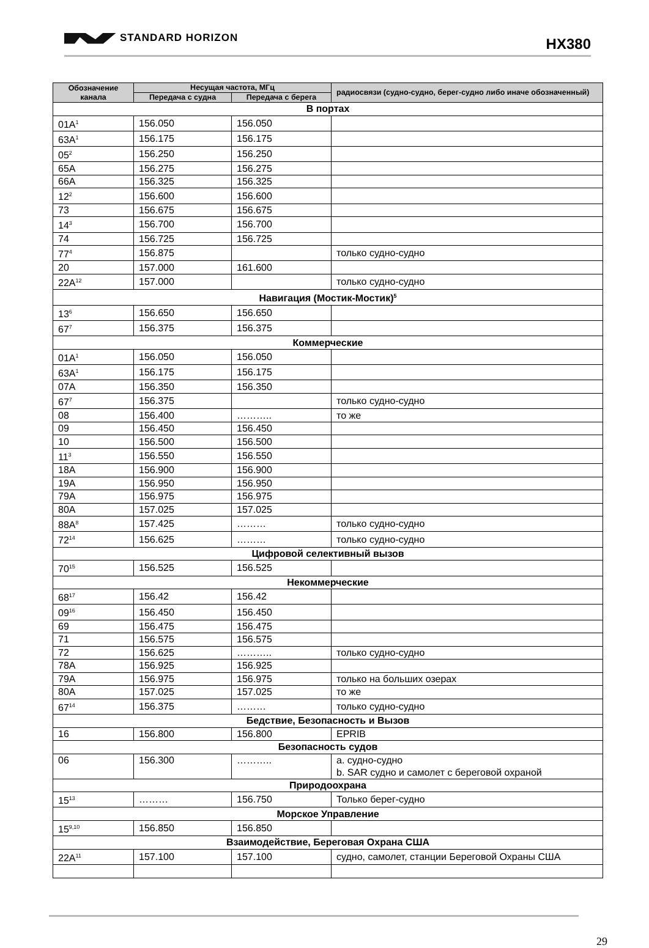STANDARD HORIZON HX380
| Обозначение канала | Несущая частота, МГц | | радиосвязи (судно-судно, берег-судно либо иначе обозначенный) |
| --- | --- | --- | --- |
| | Передача с судна | Передача с берега | |
| В портах | | | |
| 01A<sup>1</sup> | 156.050 | 156.050 | |
| 63A<sup>1</sup> | 156.175 | 156.175 | |
| 05<sup>2</sup> | 156.250 | 156.250 | |
| 65A | 156.275 | 156.275 | |
| 66A | 156.325 | 156.325 | |
| 12<sup>2</sup> | 156.600 | 156.600 | |
| 73 | 156.675 | 156.675 | |
| 14<sup>3</sup> | 156.700 | 156.700 | |
| 74 | 156.725 | 156.725 | |
| 77<sup>4</sup> | 156.875 | | только судно-судно |
| 20 | 157.000 | 161.600 | |
| 22A<sup>12</sup> | 157.000 | | только судно-судно |
| Навигация (Мостик-Мостик)<sup>5</sup> | | | |
| 13<sup>6</sup> | 156.650 | 156.650 | |
| 67<sup>7</sup> | 156.375 | 156.375 | |
| Коммерческие | | | |
| 01A<sup>1</sup> | 156.050 | 156.050 | |
| 63A<sup>1</sup> | 156.175 | 156.175 | |
| 07A | 156.350 | 156.350 | |
| 67<sup>7</sup> | 156.375 | | только судно-судно |
| 08 | 156.400 | ……….. | то же |
| 09 | 156.450 | 156.450 | |
| 10 | 156.500 | 156.500 | |
| 11<sup>3</sup> | 156.550 | 156.550 | |
| 18A | 156.900 | 156.900 | |
| 19A | 156.950 | 156.950 | |
| 79A | 156.975 | 156.975 | |
| 80A | 157.025 | 157.025 | |
| 88A<sup>8</sup> | 157.425 | ……… | только судно-судно |
| 72<sup>14</sup> | 156.625 | ……… | только судно-судно |
| Цифровой селективный вызов | | | |
| 70<sup>15</sup> | 156.525 | 156.525 | |
| Некоммерческие | | | |
| 68<sup>17</sup> | 156.42 | 156.42 | |
| 09<sup>16</sup> | 156.450 | 156.450 | |
| 69 | 156.475 | 156.475 | |
| 71 | 156.575 | 156.575 | |
| 72 | 156.625 | ……….. | только судно-судно |
| 78A | 156.925 | 156.925 | |
| 79A | 156.975 | 156.975 | только на больших озерах |
| 80A | 157.025 | 157.025 | то же |
| 67<sup>14</sup> | 156.375 | ……… | только судно-судно |
| Бедствие, Безопасность и Вызов | | | |
| 16 | 156.800 | 156.800 | EPRIB |
| Безопасность судов | | | |
| 06 | 156.300 | ……….. | a. судно-судно b. SAR судно и самолет с береговой охраной |
| Природоохрана | | | |
| 15<sup>13</sup> | ……… | 156.750 | Только берег-судно |
| Морское Управление | | | |
| 15<sup>9,10</sup> | 156.850 | 156.850 | |
| Взаимодействие, Береговая Охрана США | | | |
| 22A<sup>11</sup> | 157.100 | 157.100 | судно, самолет, станции Береговой Охраны США |
29